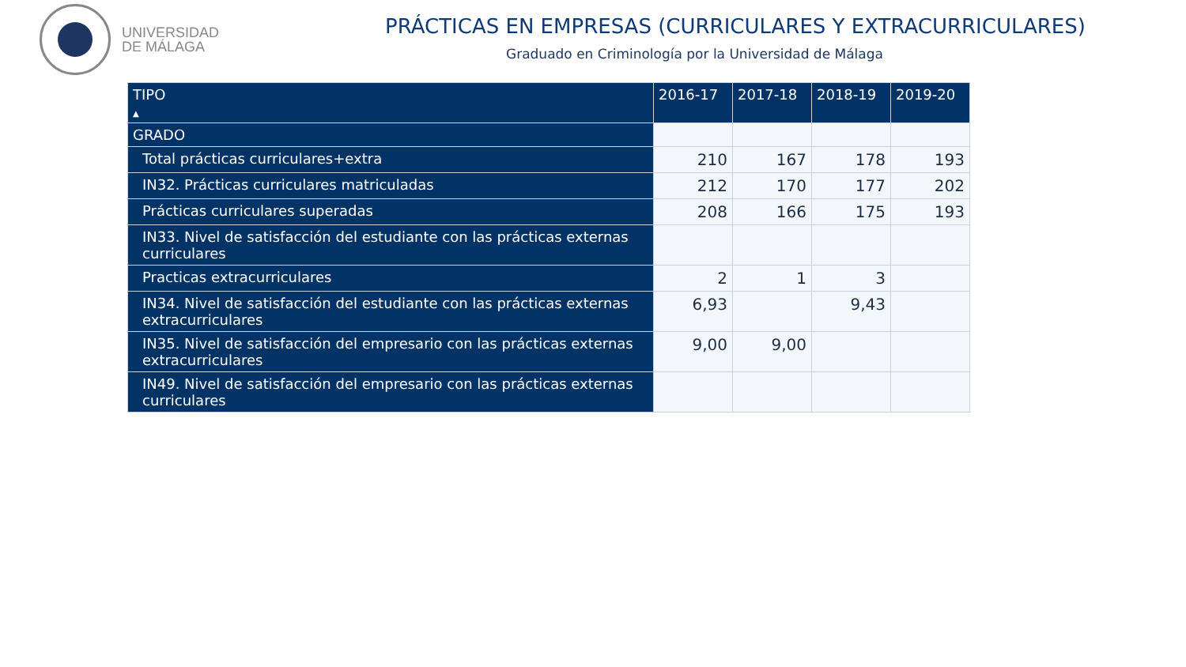UNIVERSIDAD
DE MÁLAGA
PRÁCTICAS EN EMPRESAS (CURRICULARES Y EXTRACURRICULARES)
Graduado en Criminología por la Universidad de Málaga
| TIPO ▲ | 2016-17 | 2017-18 | 2018-19 | 2019-20 |
| --- | --- | --- | --- | --- |
| GRADO | | | | |
| Total prácticas curriculares+extra | 210 | 167 | 178 | 193 |
| IN32. Prácticas curriculares matriculadas | 212 | 170 | 177 | 202 |
| Prácticas curriculares superadas | 208 | 166 | 175 | 193 |
| IN33. Nivel de satisfacción del estudiante con las prácticas externas curriculares | | | | |
| Practicas extracurriculares | 2 | 1 | 3 | |
| IN34. Nivel de satisfacción del estudiante con las prácticas externas extracurriculares | 6,93 | | 9,43 | |
| IN35. Nivel de satisfacción del empresario con las prácticas externas extracurriculares | 9,00 | 9,00 | | |
| IN49. Nivel de satisfacción del empresario con las prácticas externas curriculares | | | | |